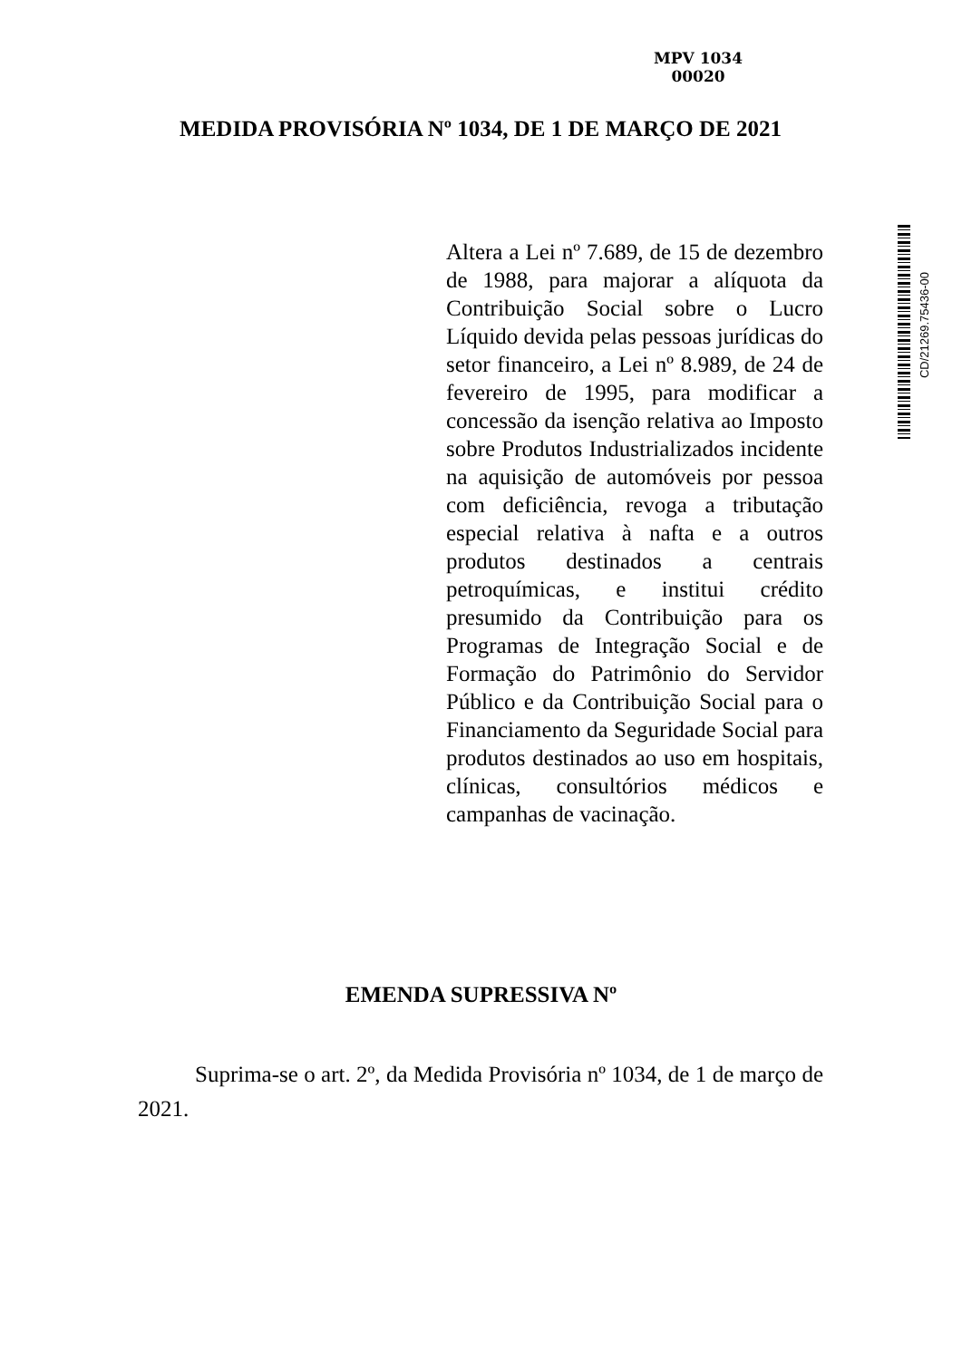MPV 1034
00020
MEDIDA PROVISÓRIA Nº 1034, DE 1 DE MARÇO DE 2021
CD/21269.75436-00
Altera a Lei nº 7.689, de 15 de dezembro de 1988, para majorar a alíquota da Contribuição Social sobre o Lucro Líquido devida pelas pessoas jurídicas do setor financeiro, a Lei nº 8.989, de 24 de fevereiro de 1995, para modificar a concessão da isenção relativa ao Imposto sobre Produtos Industrializados incidente na aquisição de automóveis por pessoa com deficiência, revoga a tributação especial relativa à nafta e a outros produtos destinados a centrais petroquímicas, e institui crédito presumido da Contribuição para os Programas de Integração Social e de Formação do Patrimônio do Servidor Público e da Contribuição Social para o Financiamento da Seguridade Social para produtos destinados ao uso em hospitais, clínicas, consultórios médicos e campanhas de vacinação.
EMENDA SUPRESSIVA Nº
Suprima-se o art. 2º, da Medida Provisória nº 1034, de 1 de março de 2021.